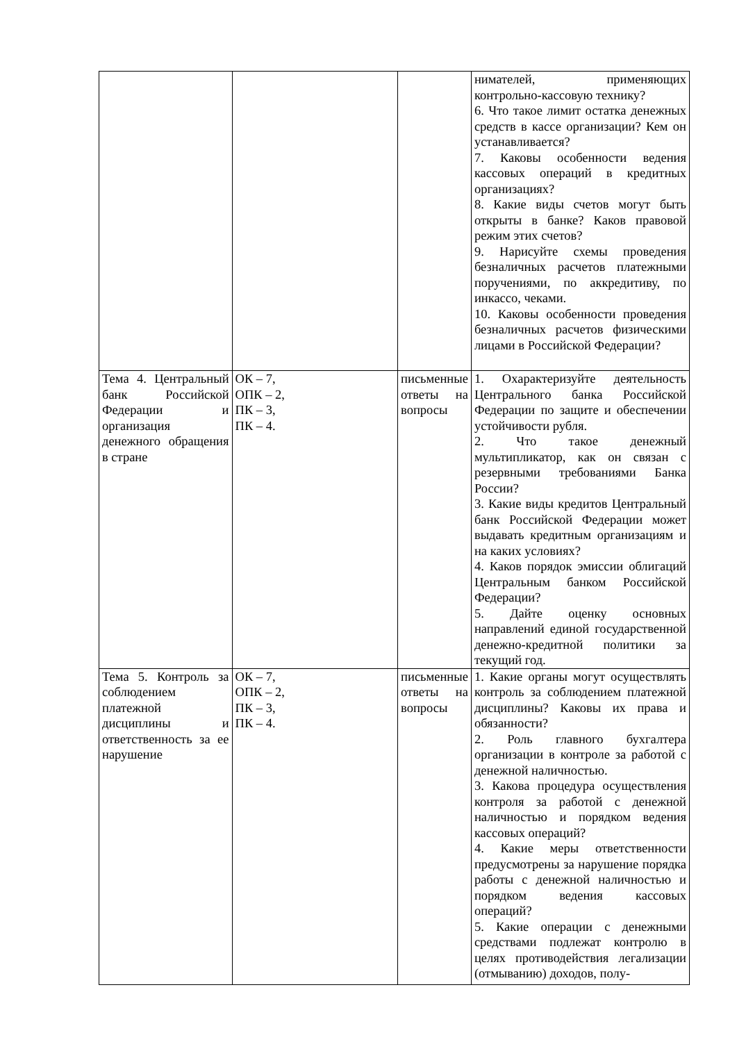| | | | нимателей, применяющих контрольно-кассовую технику? 6. Что такое лимит остатка денежных средств в кассе организации? Кем он устанавливается? 7. Каковы особенности ведения кассовых операций в кредитных организациях? 8. Какие виды счетов могут быть открыты в банке? Каков правовой режим этих счетов? 9. Нарисуйте схемы проведения безналичных расчетов платежными поручениями, по аккредитиву, по инкассо, чеками. 10. Каковы особенности проведения безналичных расчетов физическими лицами в Российской Федерации? |
| Тема 4. Центральный банк Российской Федерации и организация денежного обращения в стране | ОК – 7, ОПК – 2, ПК – 3, ПК – 4. | письменные ответы на вопросы | 1. Охарактеризуйте деятельность Центрального банка Российской Федерации по защите и обеспечении устойчивости рубля. 2. Что такое денежный мультипликатор, как он связан с резервными требованиями Банка России? 3. Какие виды кредитов Центральный банк Российской Федерации может выдавать кредитным организациям и на каких условиях? 4. Каков порядок эмиссии облигаций Центральным банком Российской Федерации? 5. Дайте оценку основных направлений единой государственной денежно-кредитной политики за текущий год. |
| Тема 5. Контроль за соблюдением платежной дисциплины и ответственность за ее нарушение | ОК – 7, ОПК – 2, ПК – 3, ПК – 4. | письменные ответы на вопросы | 1. Какие органы могут осуществлять контроль за соблюдением платежной дисциплины? Каковы их права и обязанности? 2. Роль главного бухгалтера организации в контроле за работой с денежной наличностью. 3. Какова процедура осуществления контроля за работой с денежной наличностью и порядком ведения кассовых операций? 4. Какие меры ответственности предусмотрены за нарушение порядка работы с денежной наличностью и порядком ведения кассовых операций? 5. Какие операции с денежными средствами подлежат контролю в целях противодействия легализации (отмыванию) доходов, полу- |